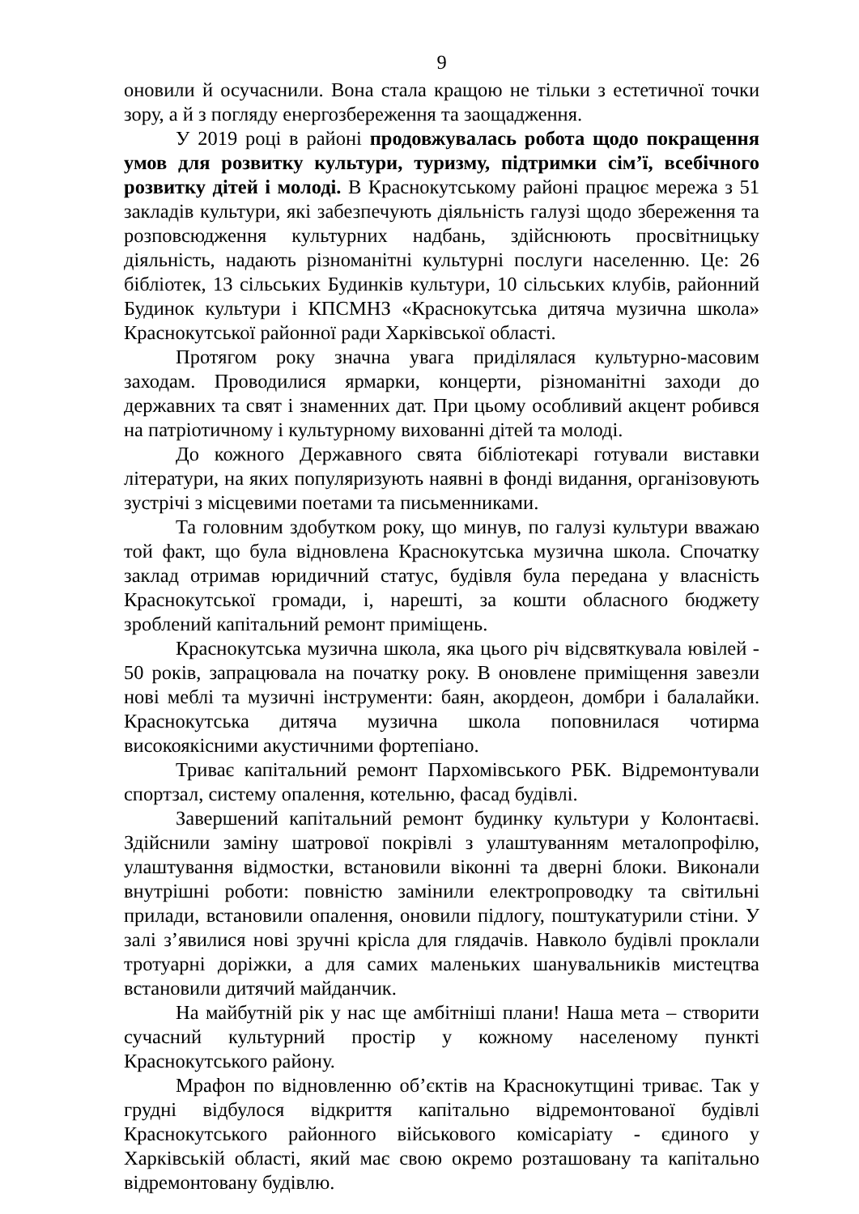9
оновили й осучаснили. Вона стала кращою не тільки з естетичної точки зору, а й з погляду енергозбереження та заощадження.
У 2019 році в районі продовжувалась робота щодо покращення умов для розвитку культури, туризму, підтримки сім’ї, всебічного розвитку дітей і молоді. В Краснокутському районі працює мережа з 51 закладів культури, які забезпечують діяльність галузі щодо збереження та розповсюдження культурних надбань, здійснюють просвітницьку діяльність, надають різноманітні культурні послуги населенню. Це: 26 бібліотек, 13 сільських Будинків культури, 10 сільських клубів, районний Будинок культури і КПСМНЗ «Краснокутська дитяча музична школа» Краснокутської районної ради Харківської області.
Протягом року значна увага приділялася культурно-масовим заходам. Проводилися ярмарки, концерти, різноманітні заходи до державних та свят і знаменних дат. При цьому особливий акцент робився на патріотичному і культурному вихованні дітей та молоді.
До кожного Державного свята бібліотекарі готували виставки літератури, на яких популяризують наявні в фонді видання, організовують зустрічі з місцевими поетами та письменниками.
Та головним здобутком року, що минув, по галузі культури вважаю той факт, що була відновлена Краснокутська музична школа. Спочатку заклад отримав юридичний статус, будівля була передана у власність Краснокутської громади, і, нарешті, за кошти обласного бюджету зроблений капітальний ремонт приміщень.
Краснокутська музична школа, яка цього річ відсвяткувала ювілей - 50 років, запрацювала на початку року. В оновлене приміщення завезли нові меблі та музичні інструменти: баян, акордеон, домбри і балалайки. Краснокутська дитяча музична школа поповнилася чотирма високоякісними акустичними фортепіано.
Триває капітальний ремонт Пархомівського РБК. Відремонтували спортзал, систему опалення, котельню, фасад будівлі.
Завершений капітальний ремонт будинку культури у Колонтаєві. Здійснили заміну шатрової покрівлі з улаштуванням металопрофілю, улаштування відмостки, встановили віконні та дверні блоки. Виконали внутрішні роботи: повністю замінили електропроводку та світильні прилади, встановили опалення, оновили підлогу, поштукатурили стіни. У залі з’явилися нові зручні крісла для глядачів. Навколо будівлі проклали тротуарні доріжки, а для самих маленьких шанувальників мистецтва встановили дитячий майданчик.
На майбутній рік у нас ще амбітніші плани! Наша мета – створити сучасний культурний простір у кожному населеному пункті Краснокутського району.
Мрафон по відновленню об’єктів на Краснокутщині триває. Так у грудні відбулося відкриття капітально відремонтованої будівлі Краснокутського районного військового комісаріату - єдиного у Харківській області, який має свою окремо розташовану та капітально відремонтовану будівлю.